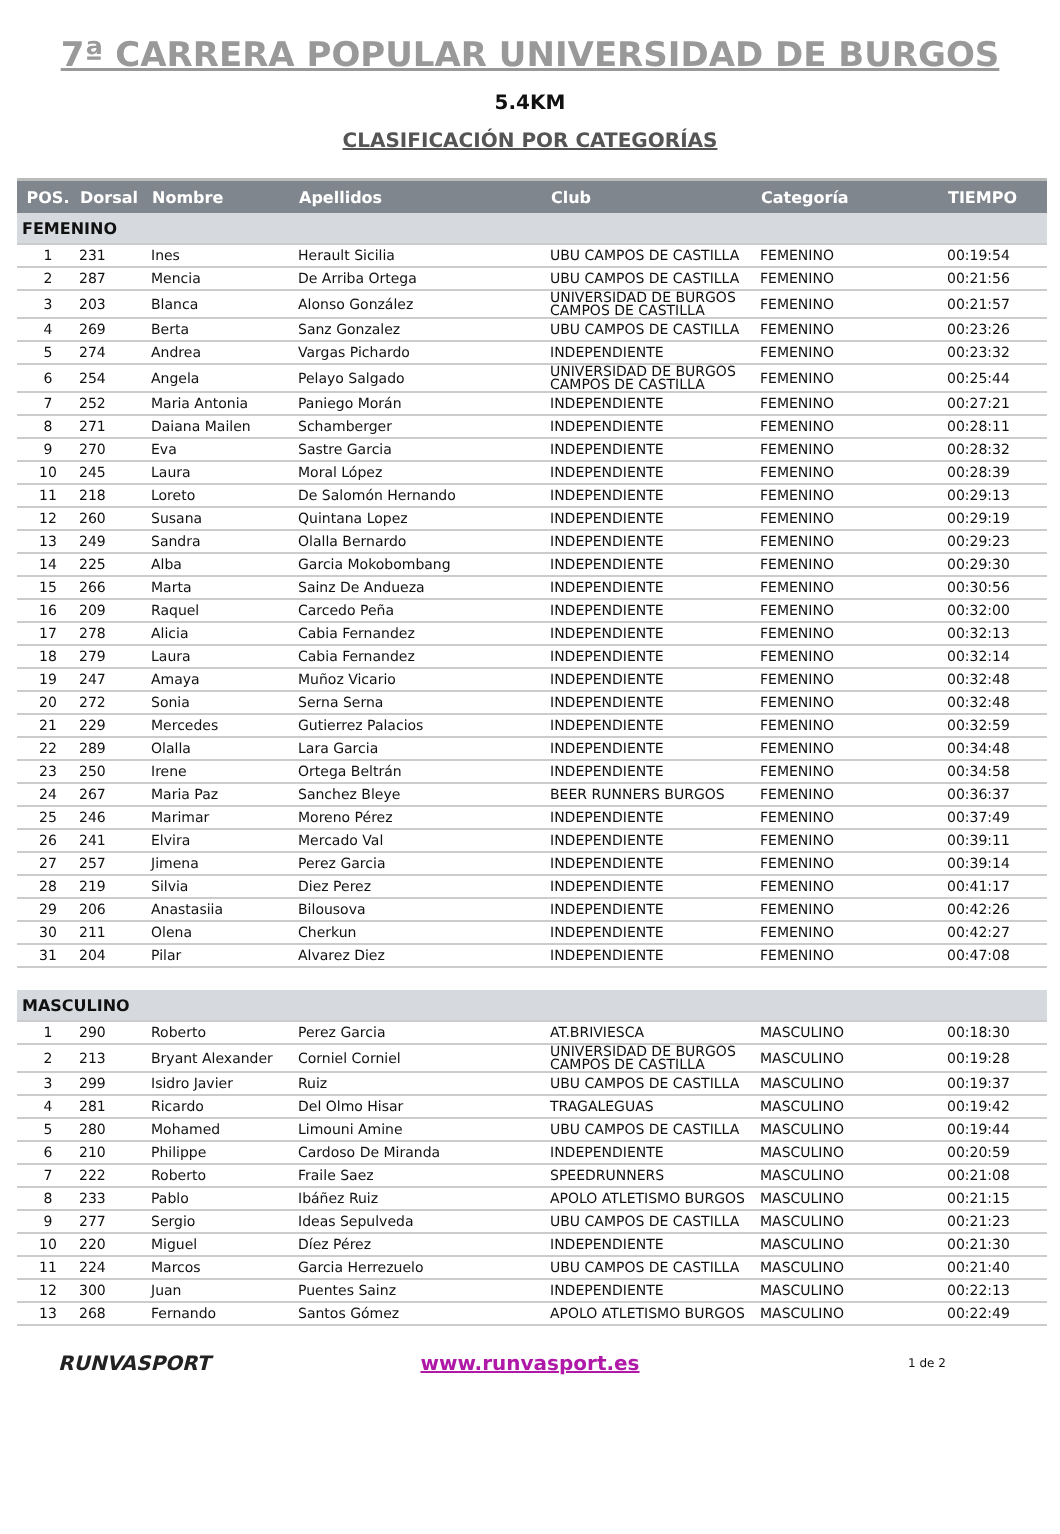7ª CARRERA POPULAR UNIVERSIDAD DE BURGOS
5.4KM
CLASIFICACIÓN POR CATEGORÍAS
| POS. | Dorsal | Nombre | Apellidos | Club | Categoría | TIEMPO |
| --- | --- | --- | --- | --- | --- | --- |
| FEMENINO | | | | | | |
| 1 | 231 | Ines | Herault Sicilia | UBU CAMPOS DE CASTILLA | FEMENINO | 00:19:54 |
| 2 | 287 | Mencia | De Arriba Ortega | UBU CAMPOS DE CASTILLA | FEMENINO | 00:21:56 |
| 3 | 203 | Blanca | Alonso González | UNIVERSIDAD DE BURGOS CAMPOS DE CASTILLA | FEMENINO | 00:21:57 |
| 4 | 269 | Berta | Sanz Gonzalez | UBU CAMPOS DE CASTILLA | FEMENINO | 00:23:26 |
| 5 | 274 | Andrea | Vargas Pichardo | INDEPENDIENTE | FEMENINO | 00:23:32 |
| 6 | 254 | Angela | Pelayo Salgado | UNIVERSIDAD DE BURGOS CAMPOS DE CASTILLA | FEMENINO | 00:25:44 |
| 7 | 252 | Maria Antonia | Paniego Morán | INDEPENDIENTE | FEMENINO | 00:27:21 |
| 8 | 271 | Daiana Mailen | Schamberger | INDEPENDIENTE | FEMENINO | 00:28:11 |
| 9 | 270 | Eva | Sastre Garcia | INDEPENDIENTE | FEMENINO | 00:28:32 |
| 10 | 245 | Laura | Moral López | INDEPENDIENTE | FEMENINO | 00:28:39 |
| 11 | 218 | Loreto | De Salomón Hernando | INDEPENDIENTE | FEMENINO | 00:29:13 |
| 12 | 260 | Susana | Quintana Lopez | INDEPENDIENTE | FEMENINO | 00:29:19 |
| 13 | 249 | Sandra | Olalla Bernardo | INDEPENDIENTE | FEMENINO | 00:29:23 |
| 14 | 225 | Alba | Garcia Mokobombang | INDEPENDIENTE | FEMENINO | 00:29:30 |
| 15 | 266 | Marta | Sainz De Andueza | INDEPENDIENTE | FEMENINO | 00:30:56 |
| 16 | 209 | Raquel | Carcedo Peña | INDEPENDIENTE | FEMENINO | 00:32:00 |
| 17 | 278 | Alicia | Cabia Fernandez | INDEPENDIENTE | FEMENINO | 00:32:13 |
| 18 | 279 | Laura | Cabia Fernandez | INDEPENDIENTE | FEMENINO | 00:32:14 |
| 19 | 247 | Amaya | Muñoz Vicario | INDEPENDIENTE | FEMENINO | 00:32:48 |
| 20 | 272 | Sonia | Serna Serna | INDEPENDIENTE | FEMENINO | 00:32:48 |
| 21 | 229 | Mercedes | Gutierrez Palacios | INDEPENDIENTE | FEMENINO | 00:32:59 |
| 22 | 289 | Olalla | Lara Garcia | INDEPENDIENTE | FEMENINO | 00:34:48 |
| 23 | 250 | Irene | Ortega Beltrán | INDEPENDIENTE | FEMENINO | 00:34:58 |
| 24 | 267 | Maria Paz | Sanchez Bleye | BEER RUNNERS BURGOS | FEMENINO | 00:36:37 |
| 25 | 246 | Marimar | Moreno Pérez | INDEPENDIENTE | FEMENINO | 00:37:49 |
| 26 | 241 | Elvira | Mercado Val | INDEPENDIENTE | FEMENINO | 00:39:11 |
| 27 | 257 | Jimena | Perez Garcia | INDEPENDIENTE | FEMENINO | 00:39:14 |
| 28 | 219 | Silvia | Diez Perez | INDEPENDIENTE | FEMENINO | 00:41:17 |
| 29 | 206 | Anastasiia | Bilousova | INDEPENDIENTE | FEMENINO | 00:42:26 |
| 30 | 211 | Olena | Cherkun | INDEPENDIENTE | FEMENINO | 00:42:27 |
| 31 | 204 | Pilar | Alvarez Diez | INDEPENDIENTE | FEMENINO | 00:47:08 |
| MASCULINO | | | | | | |
| 1 | 290 | Roberto | Perez Garcia | AT.BRIVIESCA | MASCULINO | 00:18:30 |
| 2 | 213 | Bryant Alexander | Corniel Corniel | UNIVERSIDAD DE BURGOS CAMPOS DE CASTILLA | MASCULINO | 00:19:28 |
| 3 | 299 | Isidro Javier | Ruiz | UBU CAMPOS DE CASTILLA | MASCULINO | 00:19:37 |
| 4 | 281 | Ricardo | Del Olmo Hisar | TRAGALEGUAS | MASCULINO | 00:19:42 |
| 5 | 280 | Mohamed | Limouni Amine | UBU CAMPOS DE CASTILLA | MASCULINO | 00:19:44 |
| 6 | 210 | Philippe | Cardoso De Miranda | INDEPENDIENTE | MASCULINO | 00:20:59 |
| 7 | 222 | Roberto | Fraile Saez | SPEEDRUNNERS | MASCULINO | 00:21:08 |
| 8 | 233 | Pablo | Ibáñez Ruiz | APOLO ATLETISMO BURGOS | MASCULINO | 00:21:15 |
| 9 | 277 | Sergio | Ideas Sepulveda | UBU CAMPOS DE CASTILLA | MASCULINO | 00:21:23 |
| 10 | 220 | Miguel | Díez Pérez | INDEPENDIENTE | MASCULINO | 00:21:30 |
| 11 | 224 | Marcos | Garcia Herrezuelo | UBU CAMPOS DE CASTILLA | MASCULINO | 00:21:40 |
| 12 | 300 | Juan | Puentes Sainz | INDEPENDIENTE | MASCULINO | 00:22:13 |
| 13 | 268 | Fernando | Santos Gómez | APOLO ATLETISMO BURGOS | MASCULINO | 00:22:49 |
RUNVASPORT www.runvasport.es
1 de 2